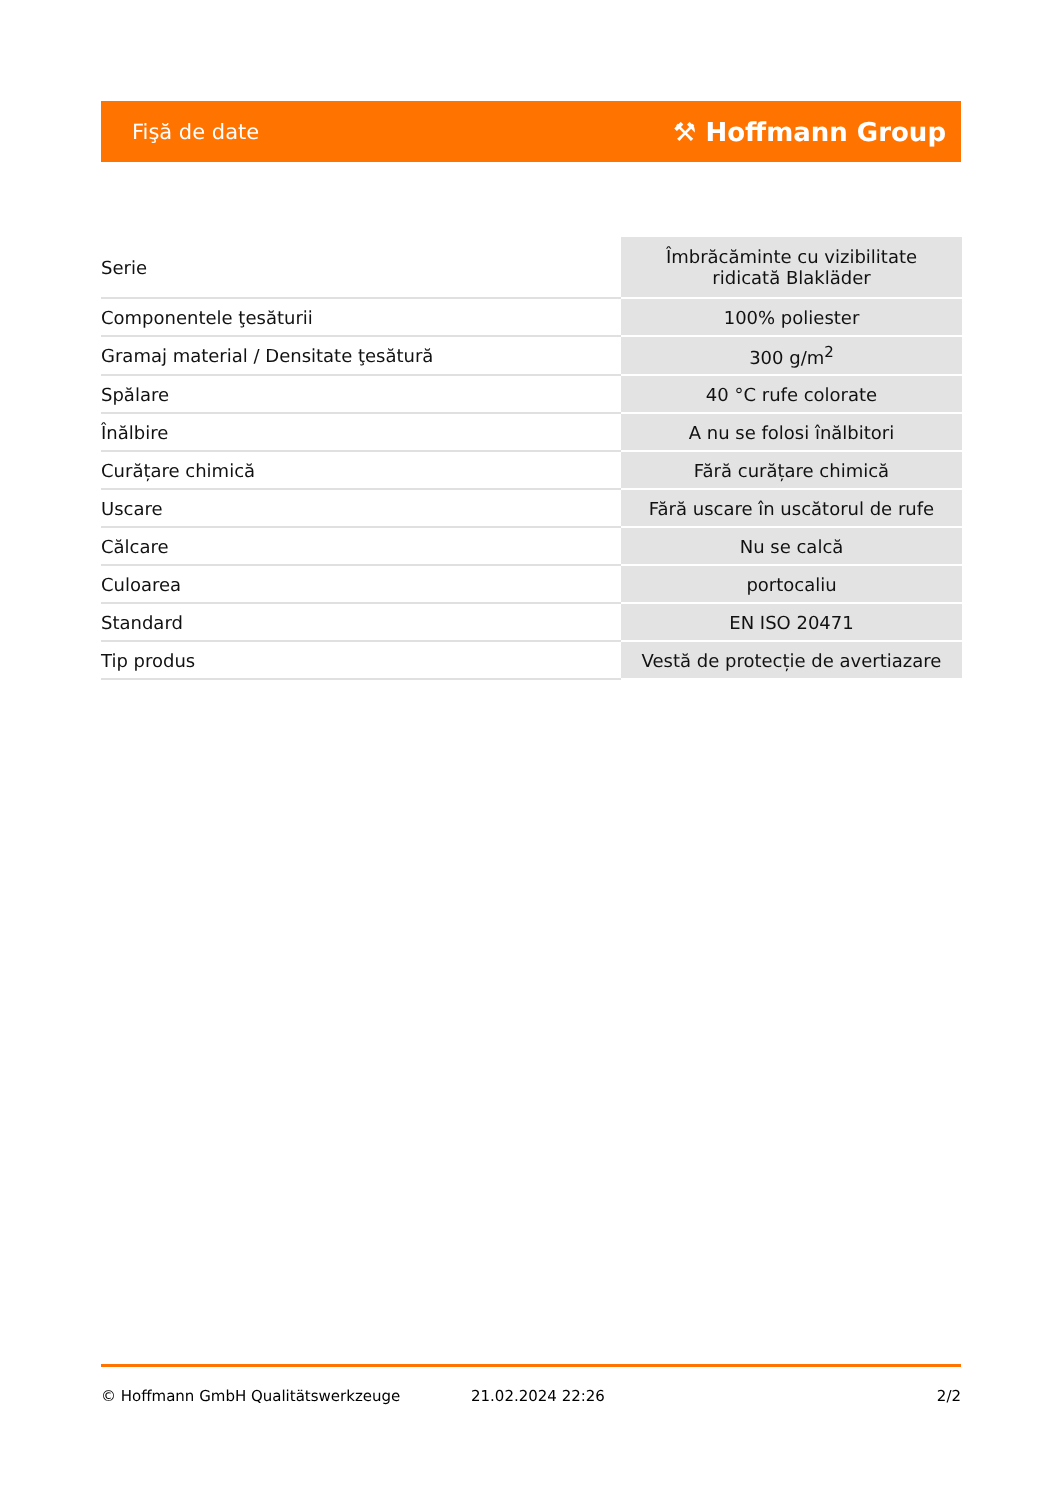Fişă de date ⚒ Hoffmann Group
| Serie | Îmbrăcăminte cu vizibilitate ridicată Blakläder |
| Componentele ţesăturii | 100% poliester |
| Gramaj material / Densitate ţesătură | 300 g/m<sup>2</sup> |
| Spălare | 40 °C rufe colorate |
| Înălbire | A nu se folosi înălbitori |
| Curățare chimică | Fără curățare chimică |
| Uscare | Fără uscare în uscătorul de rufe |
| Călcare | Nu se calcă |
| Culoarea | portocaliu |
| Standard | EN ISO 20471 |
| Tip produs | Vestă de protecție de avertiazare |
© Hoffmann GmbH Qualitätswerkzeuge 21.02.2024 22:26 2/2